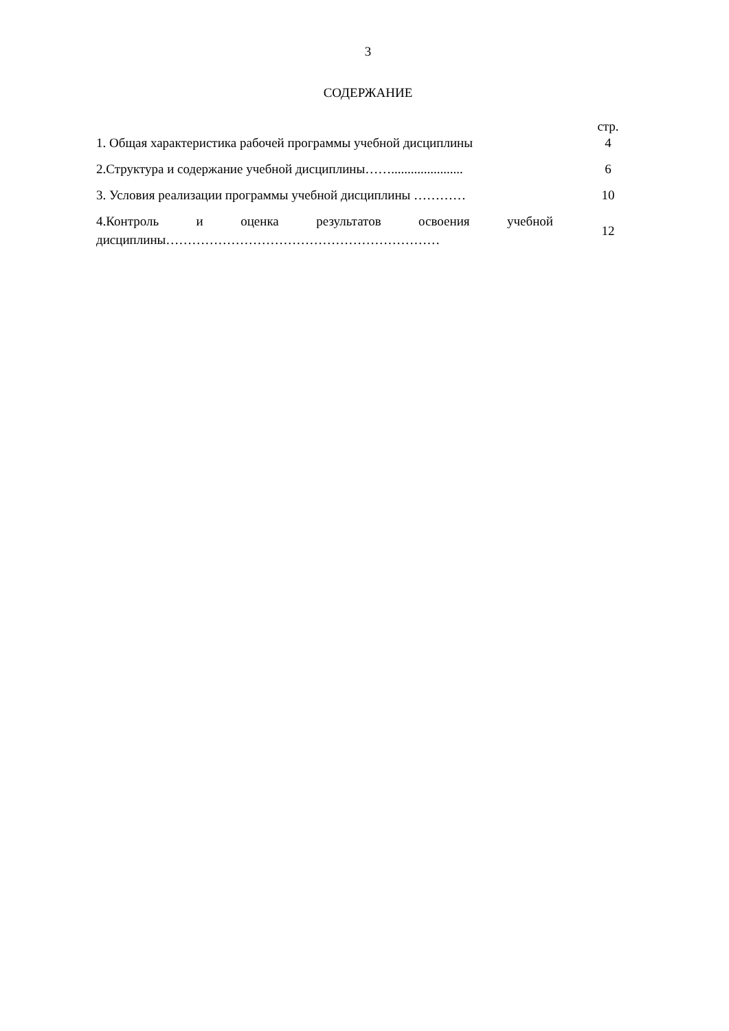3
СОДЕРЖАНИЕ
| | стр. |
| 1. Общая характеристика рабочей программы учебной дисциплины | 4 |
| 2.Структура и содержание учебной дисциплины……...................... | 6 |
| 3. Условия реализации программы учебной дисциплины ………… | 10 |
| 4.Контроль и оценка результатов освоения учебной дисциплины……………………………………………………… | 12 |